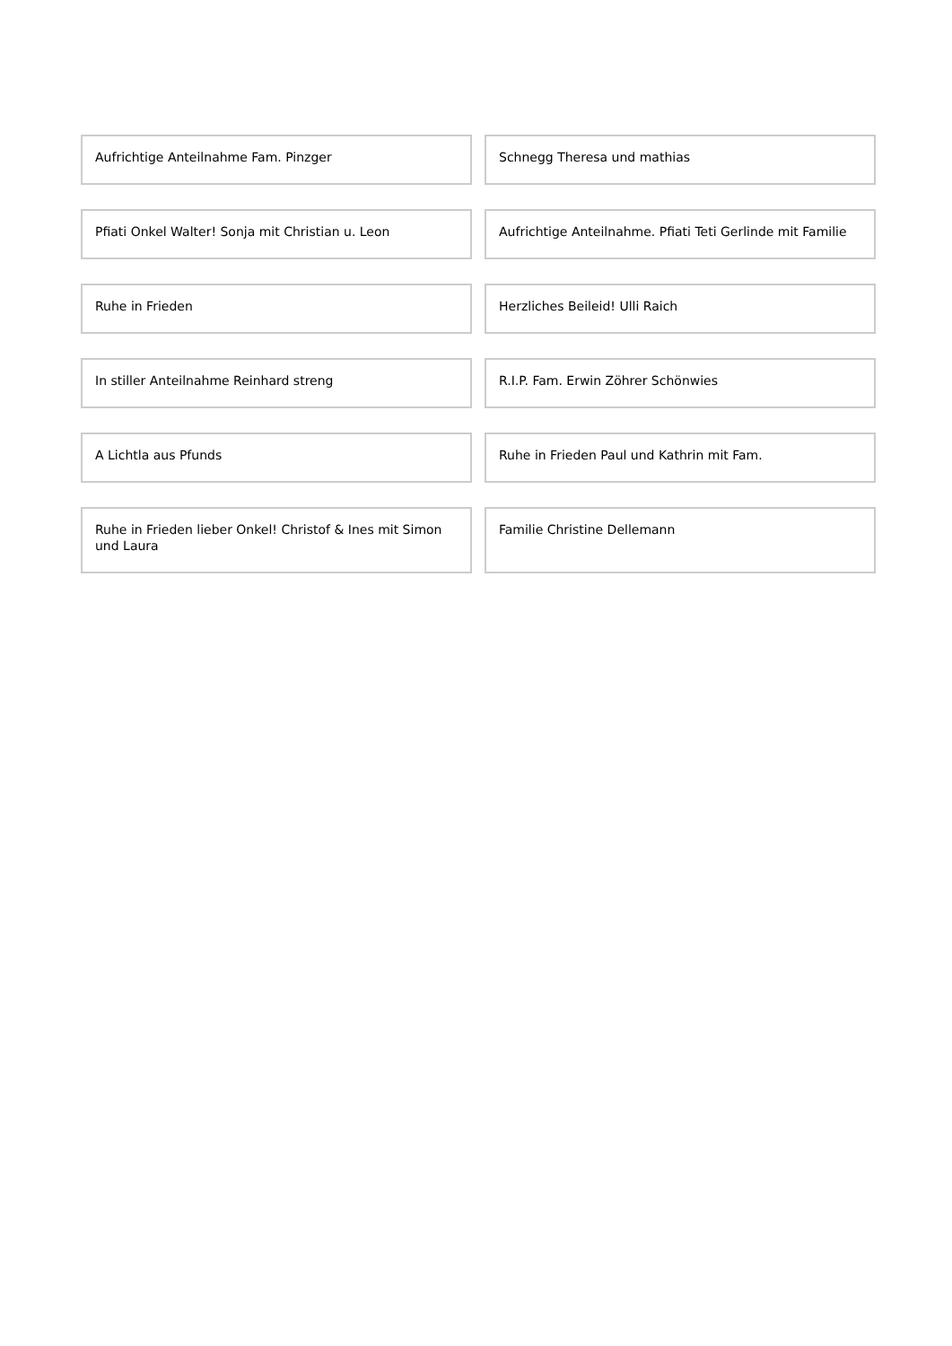Aufrichtige Anteilnahme Fam. Pinzger
Schnegg Theresa und mathias
Pfiati Onkel Walter! Sonja mit Christian u. Leon
Aufrichtige Anteilnahme. Pfiati Teti Gerlinde mit Familie
Ruhe in Frieden
Herzliches Beileid! Ulli Raich
In stiller Anteilnahme Reinhard streng
R.I.P. Fam. Erwin Zöhrer Schönwies
A Lichtla aus Pfunds
Ruhe in Frieden Paul und Kathrin mit Fam.
Ruhe in Frieden lieber Onkel! Christof & Ines mit Simon und Laura
Familie Christine Dellemann